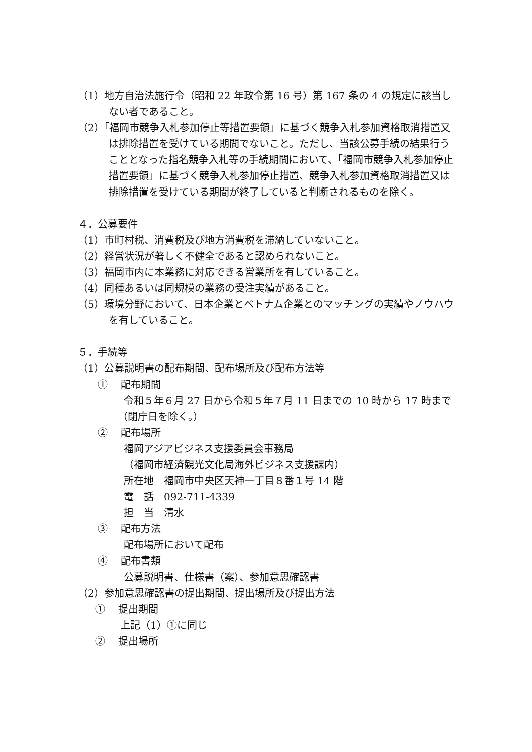（1）地方自治法施行令（昭和 22 年政令第 16 号）第 167 条の 4 の規定に該当しない者であること。
（2）「福岡市競争入札参加停止等措置要領」に基づく競争入札参加資格取消措置又は排除措置を受けている期間でないこと。ただし、当該公募手続の結果行うこととなった指名競争入札等の手続期間において、「福岡市競争入札参加停止措置要領」に基づく競争入札参加停止措置、競争入札参加資格取消措置又は排除措置を受けている期間が終了していると判断されるものを除く。
４．公募要件
（1）市町村税、消費税及び地方消費税を滞納していないこと。
（2）経営状況が著しく不健全であると認められないこと。
（3）福岡市内に本業務に対応できる営業所を有していること。
（4）同種あるいは同規模の業務の受注実績があること。
（5）環境分野において、日本企業とベトナム企業とのマッチングの実績やノウハウを有していること。
５．手続等
（1）公募説明書の配布期間、配布場所及び配布方法等
①　 配布期間
令和５年６月 27 日から令和５年７月 11 日までの 10 時から 17 時まで
（閉庁日を除く。）
②　 配布場所
福岡アジアビジネス支援委員会事務局
（福岡市経済観光文化局海外ビジネス支援課内）
所在地　福岡市中央区天神一丁目８番１号 14 階
電　話　092-711-4339
担　当　清水
③　 配布方法
配布場所において配布
④　 配布書類
公募説明書、仕様書（案）、参加意思確認書
（2）参加意思確認書の提出期間、提出場所及び提出方法
①　 提出期間
上記（1）①に同じ
②　 提出場所